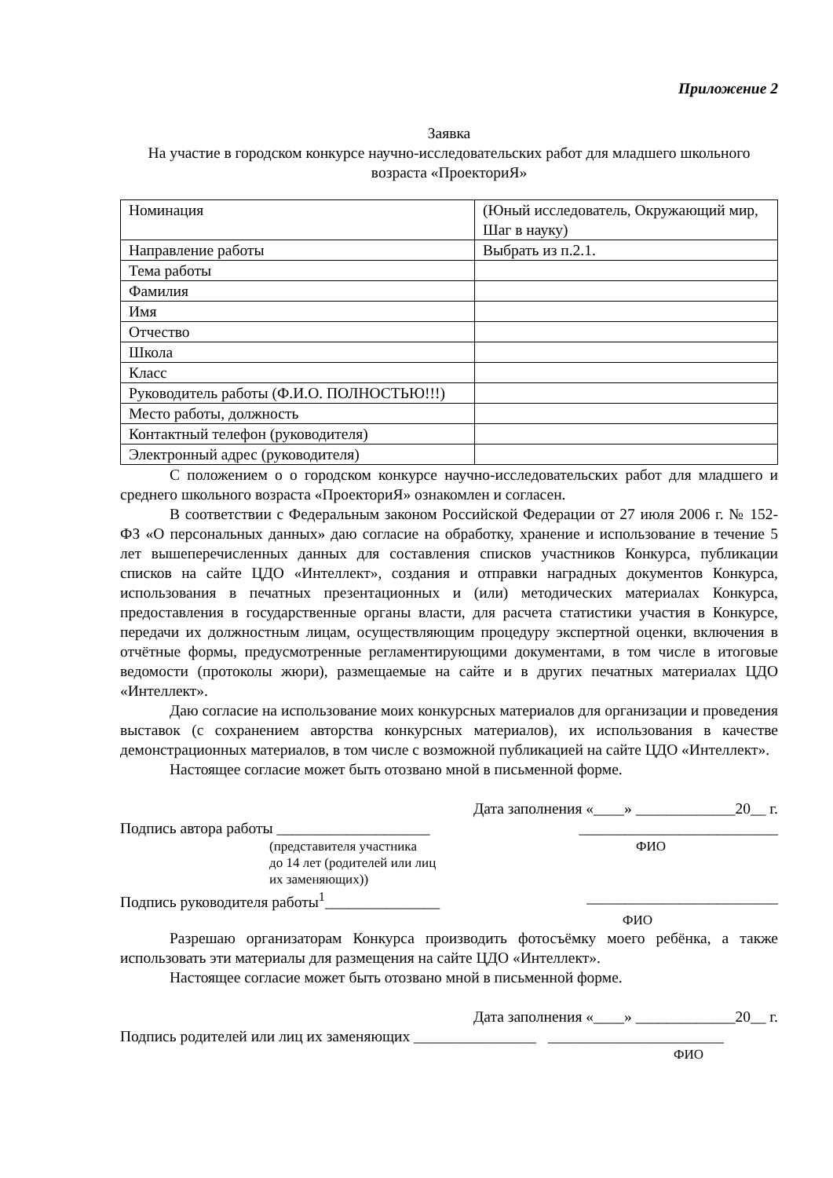Приложение 2
Заявка
На участие в городском конкурсе научно-исследовательских работ для младшего школьного возраста «ПроекториЯ»
| Номинация | (Юный исследователь, Окружающий мир, Шаг в науку) |
| Направление работы | Выбрать из п.2.1. |
| Тема работы | |
| Фамилия | |
| Имя | |
| Отчество | |
| Школа | |
| Класс | |
| Руководитель работы (Ф.И.О. ПОЛНОСТЬЮ!!!) | |
| Место работы, должность | |
| Контактный телефон (руководителя) | |
| Электронный адрес (руководителя) | |
С положением о о городском конкурсе научно-исследовательских работ для младшего и среднего школьного возраста «ПроекториЯ» ознакомлен и согласен.
В соответствии с Федеральным законом Российской Федерации от 27 июля 2006 г. № 152-ФЗ «О персональных данных» даю согласие на обработку, хранение и использование в течение 5 лет вышеперечисленных данных для составления списков участников Конкурса, публикации списков на сайте ЦДО «Интеллект», создания и отправки наградных документов Конкурса, использования в печатных презентационных и (или) методических материалах Конкурса, предоставления в государственные органы власти, для расчета статистики участия в Конкурсе, передачи их должностным лицам, осуществляющим процедуру экспертной оценки, включения в отчётные формы, предусмотренные регламентирующими документами, в том числе в итоговые ведомости (протоколы жюри), размещаемые на сайте и в других печатных материалах ЦДО «Интеллект».
Даю согласие на использование моих конкурсных материалов для организации и проведения выставок (с сохранением авторства конкурсных материалов), их использования в качестве демонстрационных материалов, в том числе с возможной публикацией на сайте ЦДО «Интеллект».
Настоящее согласие может быть отозвано мной в письменной форме.
Дата заполнения «____» _____________20__ г.
Подпись автора работы ____________________
__________________________
(представителя участника
до 14 лет (родителей или лиц
их заменяющих))
ФИО
Подпись руководителя работы<sup>1</sup>_______________
_________________________
ФИО
Разрешаю организаторам Конкурса производить фотосъёмку моего ребёнка, а также использовать эти материалы для размещения на сайте ЦДО «Интеллект».
Настоящее согласие может быть отозвано мной в письменной форме.
Дата заполнения «____» _____________20__ г.
Подпись родителей или лиц их заменяющих ________________ _______________________
ФИО